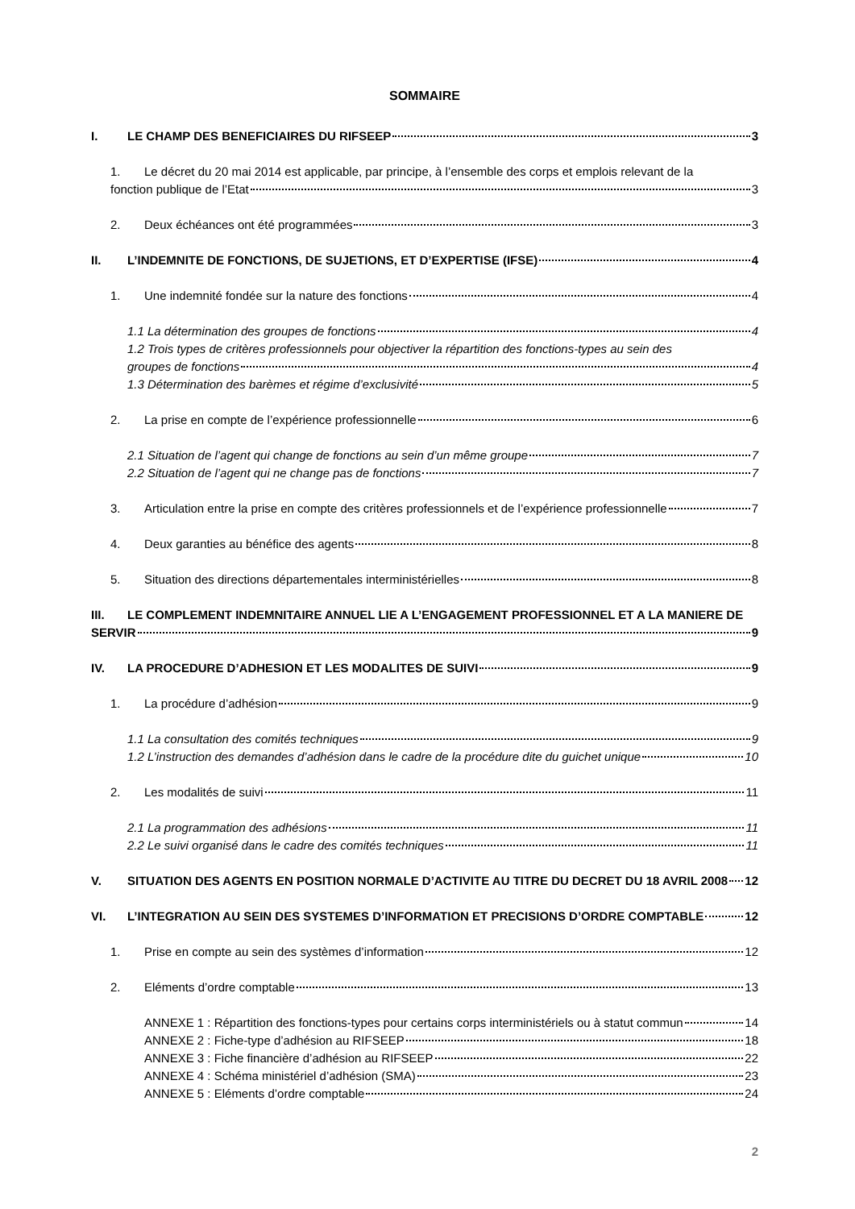SOMMAIRE
I. LE CHAMP DES BENEFICIAIRES DU RIFSEEP 3
1. Le décret du 20 mai 2014 est applicable, par principe, à l’ensemble des corps et emplois relevant de la
fonction publique de l’Etat 3
2. Deux échéances ont été programmées 3
II. L’INDEMNITE DE FONCTIONS, DE SUJETIONS, ET D’EXPERTISE (IFSE) 4
1. Une indemnité fondée sur la nature des fonctions 4
1.1 La détermination des groupes de fonctions 4
1.2 Trois types de critères professionnels pour objectiver la répartition des fonctions-types au sein des
groupes de fonctions 4
1.3 Détermination des barèmes et régime d’exclusivité 5
2. La prise en compte de l’expérience professionnelle 6
2.1 Situation de l’agent qui change de fonctions au sein d’un même groupe 7
2.2 Situation de l’agent qui ne change pas de fonctions 7
3. Articulation entre la prise en compte des critères professionnels et de l’expérience professionnelle 7
4. Deux garanties au bénéfice des agents 8
5. Situation des directions départementales interministérielles 8
III. LE COMPLEMENT INDEMNITAIRE ANNUEL LIE A L’ENGAGEMENT PROFESSIONNEL ET A LA MANIERE DE
SERVIR 9
IV. LA PROCEDURE D’ADHESION ET LES MODALITES DE SUIVI 9
1. La procédure d’adhésion 9
1.1 La consultation des comités techniques 9
1.2 L’instruction des demandes d’adhésion dans le cadre de la procédure dite du guichet unique 10
2. Les modalités de suivi 11
2.1 La programmation des adhésions 11
2.2 Le suivi organisé dans le cadre des comités techniques 11
V. SITUATION DES AGENTS EN POSITION NORMALE D’ACTIVITE AU TITRE DU DECRET DU 18 AVRIL 2008 12
VI. L’INTEGRATION AU SEIN DES SYSTEMES D’INFORMATION ET PRECISIONS D’ORDRE COMPTABLE 12
1. Prise en compte au sein des systèmes d’information 12
2. Eléments d’ordre comptable 13
ANNEXE 1 : Répartition des fonctions-types pour certains corps interministériels ou à statut commun 14
ANNEXE 2 : Fiche-type d’adhésion au RIFSEEP 18
ANNEXE 3 : Fiche financière d’adhésion au RIFSEEP 22
ANNEXE 4 : Schéma ministériel d’adhésion (SMA) 23
ANNEXE 5 : Eléments d’ordre comptable 24
2